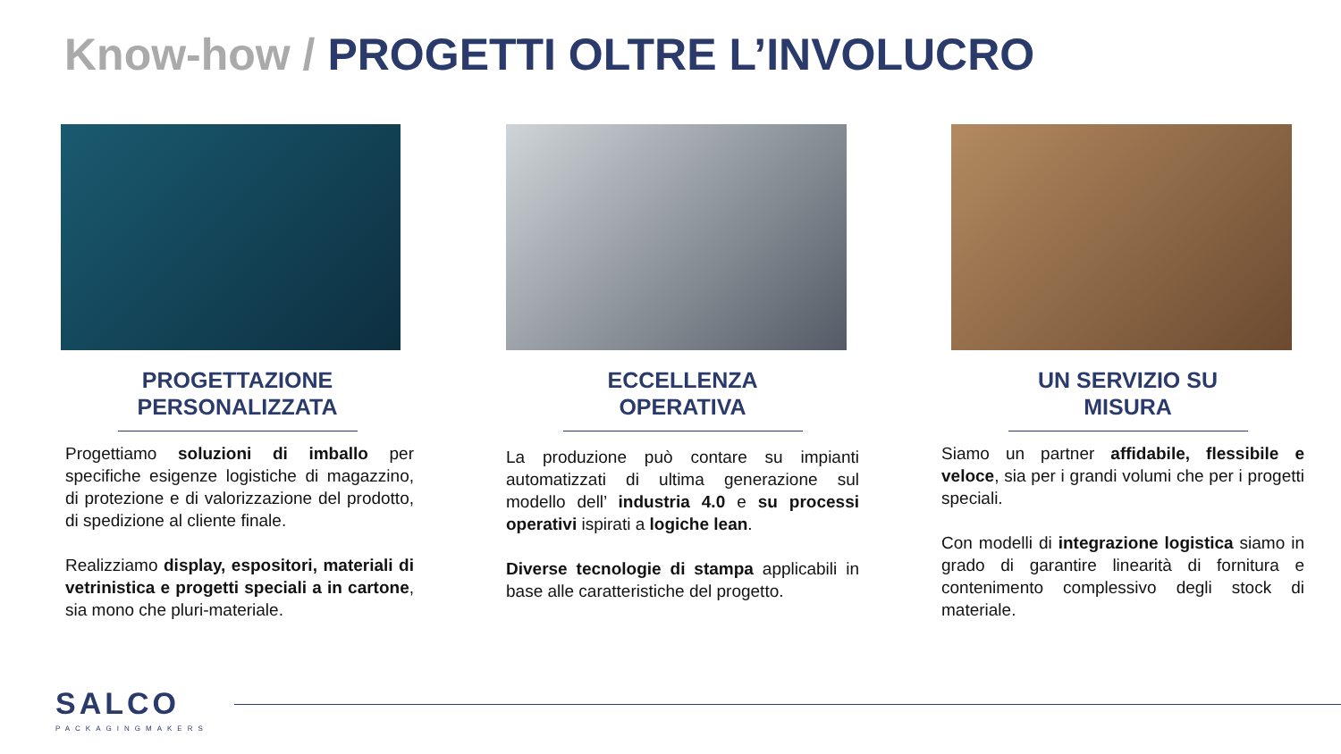Know-how / PROGETTI OLTRE L’INVOLUCRO
PROGETTAZIONE PERSONALIZZATA
Progettiamo soluzioni di imballo per specifiche esigenze logistiche di magazzino, di protezione e di valorizzazione del prodotto, di spedizione al cliente finale.
Realizziamo display, espositori, materiali di vetrinistica e progetti speciali a in cartone, sia mono che pluri-materiale.
ECCELLENZA OPERATIVA
La produzione può contare su impianti automatizzati di ultima generazione sul modello dell’ industria 4.0 e su processi operativi ispirati a logiche lean.
Diverse tecnologie di stampa applicabili in base alle caratteristiche del progetto.
UN SERVIZIO SU MISURA
Siamo un partner affidabile, flessibile e veloce, sia per i grandi volumi che per i progetti speciali.
Con modelli di integrazione logistica siamo in grado di garantire linearità di fornitura e contenimento complessivo degli stock di materiale.
SALCO
PACKAGINGMAKERS